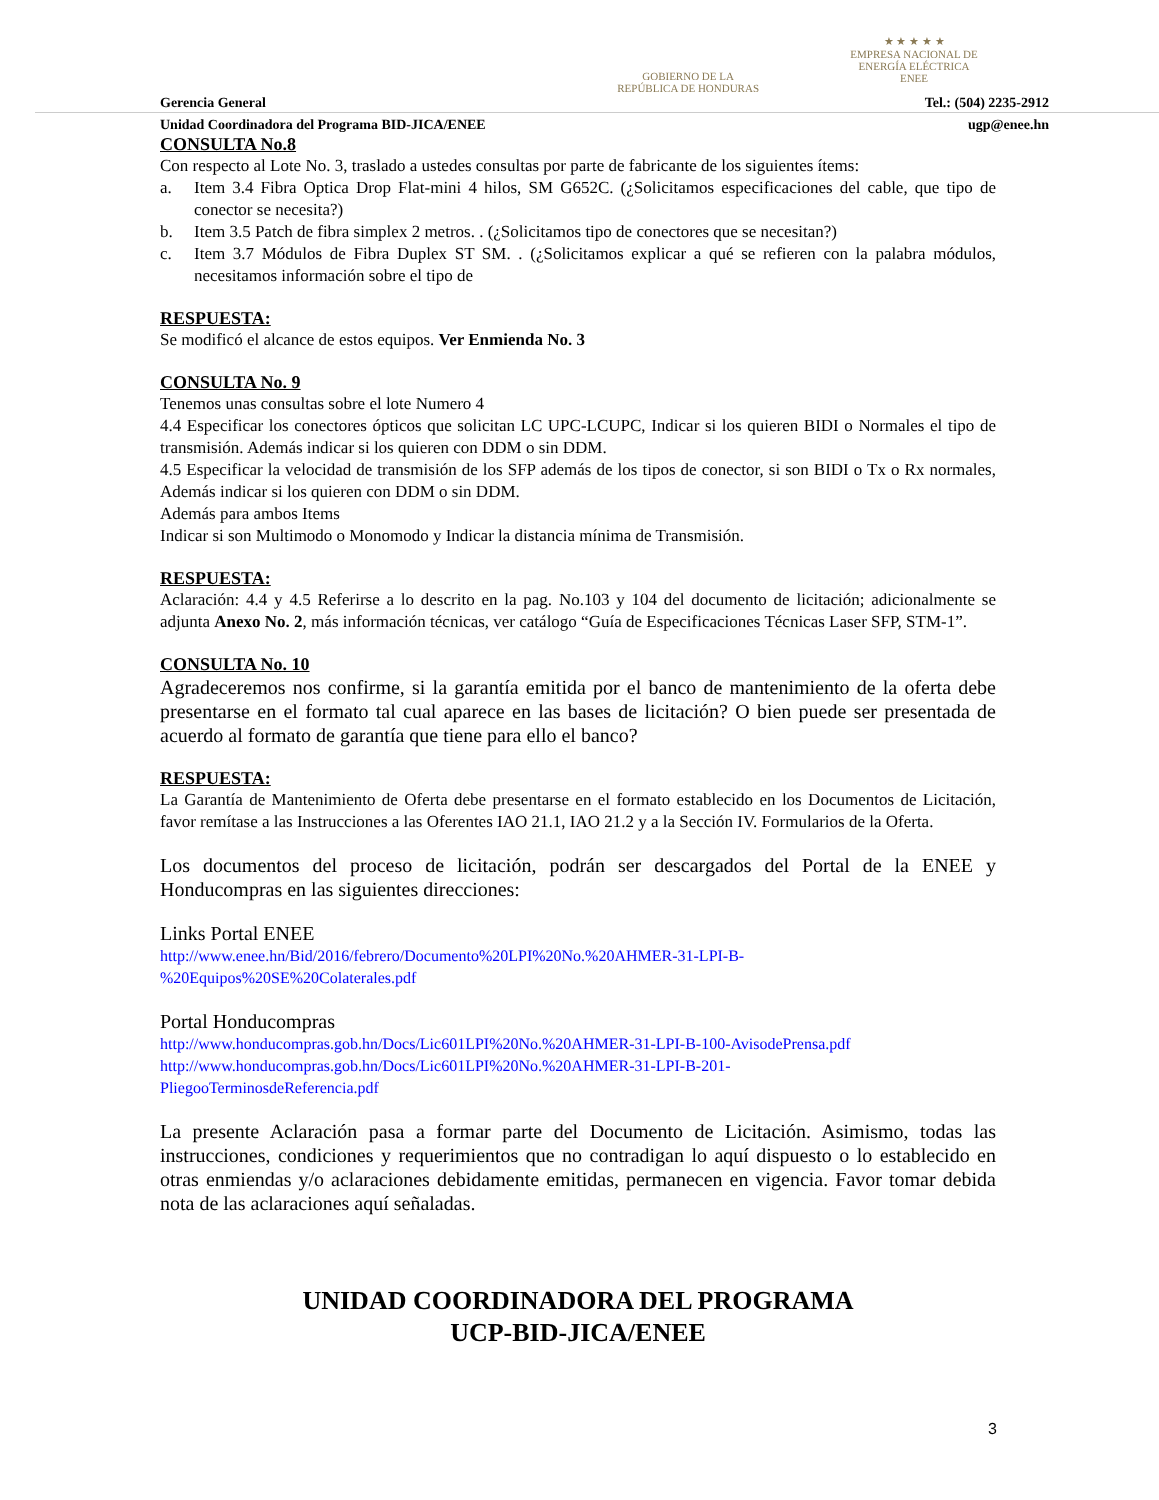GOBIERNO DE LA
REPÚBLICA DE HONDURAS
★ ★ ★ ★ ★
EMPRESA NACIONAL DE
ENERGÍA ELÉCTRICA
ENEE
Gerencia General Tel.: (504) 2235-2912
Unidad Coordinadora del Programa BID-JICA/ENEE ugp@enee.hn
CONSULTA No.8
Con respecto al Lote No. 3, traslado a ustedes consultas por parte de fabricante de los siguientes ítems:
a. Item 3.4 Fibra Optica Drop Flat-mini 4 hilos, SM G652C. (¿Solicitamos especificaciones del cable, que tipo de conector se necesita?)
b. Item 3.5 Patch de fibra simplex 2 metros. . (¿Solicitamos tipo de conectores que se necesitan?)
c. Item 3.7 Módulos de Fibra Duplex ST SM. . (¿Solicitamos explicar a qué se refieren con la palabra módulos, necesitamos información sobre el tipo de
RESPUESTA:
Se modificó el alcance de estos equipos. Ver Enmienda No. 3
CONSULTA No. 9
Tenemos unas consultas sobre el lote Numero 4
4.4 Especificar los conectores ópticos que solicitan LC UPC-LCUPC, Indicar si los quieren BIDI o Normales el tipo de transmisión. Además indicar si los quieren con DDM o sin DDM.
4.5 Especificar la velocidad de transmisión de los SFP además de los tipos de conector, si son BIDI o Tx o Rx normales, Además indicar si los quieren con DDM o sin DDM.
Además para ambos Items
Indicar si son Multimodo o Monomodo y Indicar la distancia mínima de Transmisión.
RESPUESTA:
Aclaración: 4.4 y 4.5 Referirse a lo descrito en la pag. No.103 y 104 del documento de licitación; adicionalmente se adjunta Anexo No. 2, más información técnicas, ver catálogo “Guía de Especificaciones Técnicas Laser SFP, STM-1”.
CONSULTA No. 10
Agradeceremos nos confirme, si la garantía emitida por el banco de mantenimiento de la oferta debe presentarse en el formato tal cual aparece en las bases de licitación? O bien puede ser presentada de acuerdo al formato de garantía que tiene para ello el banco?
RESPUESTA:
La Garantía de Mantenimiento de Oferta debe presentarse en el formato establecido en los Documentos de Licitación, favor remítase a las Instrucciones a las Oferentes IAO 21.1, IAO 21.2 y a la Sección IV. Formularios de la Oferta.
Los documentos del proceso de licitación, podrán ser descargados del Portal de la ENEE y Honducompras en las siguientes direcciones:
Links Portal ENEE
http://www.enee.hn/Bid/2016/febrero/Documento%20LPI%20No.%20AHMER-31-LPI-B-
%20Equipos%20SE%20Colaterales.pdf
Portal Honducompras
http://www.honducompras.gob.hn/Docs/Lic601LPI%20No.%20AHMER-31-LPI-B-100-AvisodePrensa.pdf
http://www.honducompras.gob.hn/Docs/Lic601LPI%20No.%20AHMER-31-LPI-B-201-
PliegooTerminosdeReferencia.pdf
La presente Aclaración pasa a formar parte del Documento de Licitación. Asimismo, todas las instrucciones, condiciones y requerimientos que no contradigan lo aquí dispuesto o lo establecido en otras enmiendas y/o aclaraciones debidamente emitidas, permanecen en vigencia. Favor tomar debida nota de las aclaraciones aquí señaladas.
UNIDAD COORDINADORA DEL PROGRAMA
UCP-BID-JICA/ENEE
3